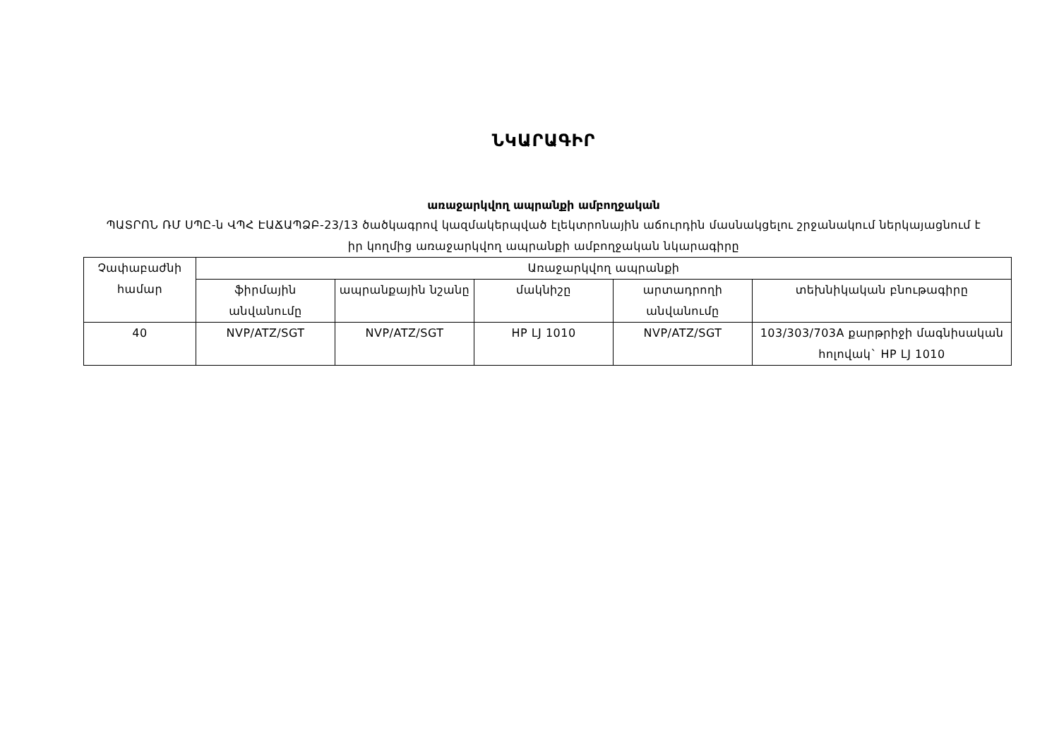ՆԿԱՐԱԳԻՐ
առաջարկվող ապրանքի ամբողջական
ՊԱՏՐՈՆ ՌՄ ՍՊԸ-ն ՎՊՀ ԷԱՃԱՊՁԲ-23/13 ծածկագրով կազմակերպված էլեկտրոնային աճուրդին մասնակցելու շրջանակում ներկայացնում է իր կողմից առաջարկվող ապրանքի ամբողջական նկարագիրը
| Չափաբաժնի համար | Առաջարկվող ապրանքի | | | | |
| --- | --- | --- | --- | --- | --- |
| | ֆիրմային անվանումը | ապրանքային նշանը | մակնիշը | արտադրողի անվանումը | տեխնիկական բնութագիրը |
| 40 | NVP/ATZ/SGT | NVP/ATZ/SGT | HP LJ 1010 | NVP/ATZ/SGT | 103/303/703A քարթրիջի մագնիսական հոլովակ` HP LJ 1010 |